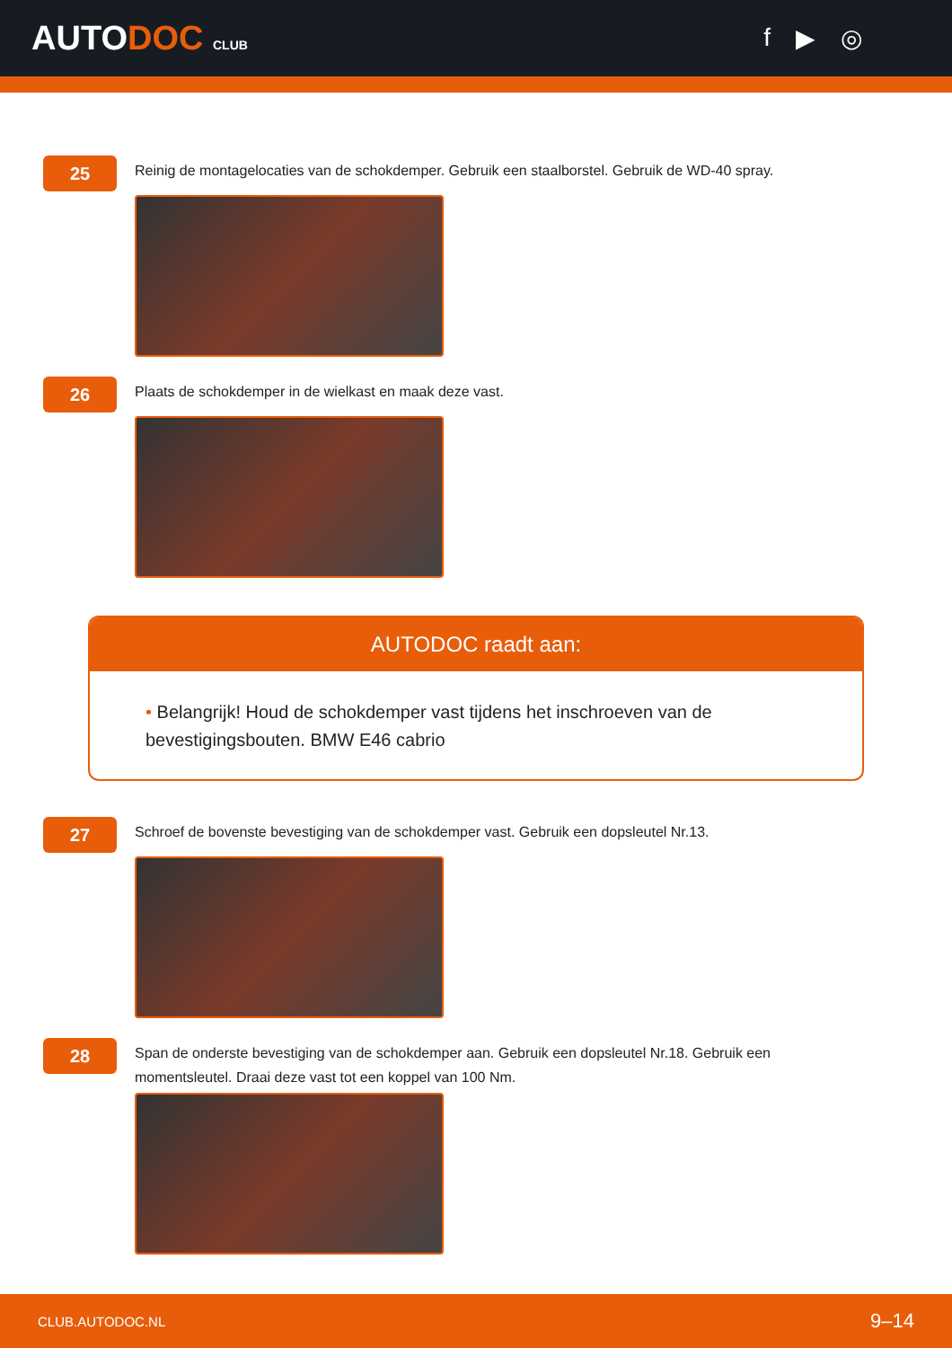AUTODOC CLUB
f ▶ ◎
25
Reinig de montagelocaties van de schokdemper. Gebruik een staalborstel. Gebruik de WD-40 spray.
26
Plaats de schokdemper in de wielkast en maak deze vast.
AUTODOC raadt aan:
• Belangrijk! Houd de schokdemper vast tijdens het inschroeven van de bevestigingsbouten. BMW E46 cabrio
27
Schroef de bovenste bevestiging van de schokdemper vast. Gebruik een dopsleutel Nr.13.
28
Span de onderste bevestiging van de schokdemper aan. Gebruik een dopsleutel Nr.18. Gebruik een momentsleutel. Draai deze vast tot een koppel van 100 Nm.
CLUB.AUTODOC.NL 9–14